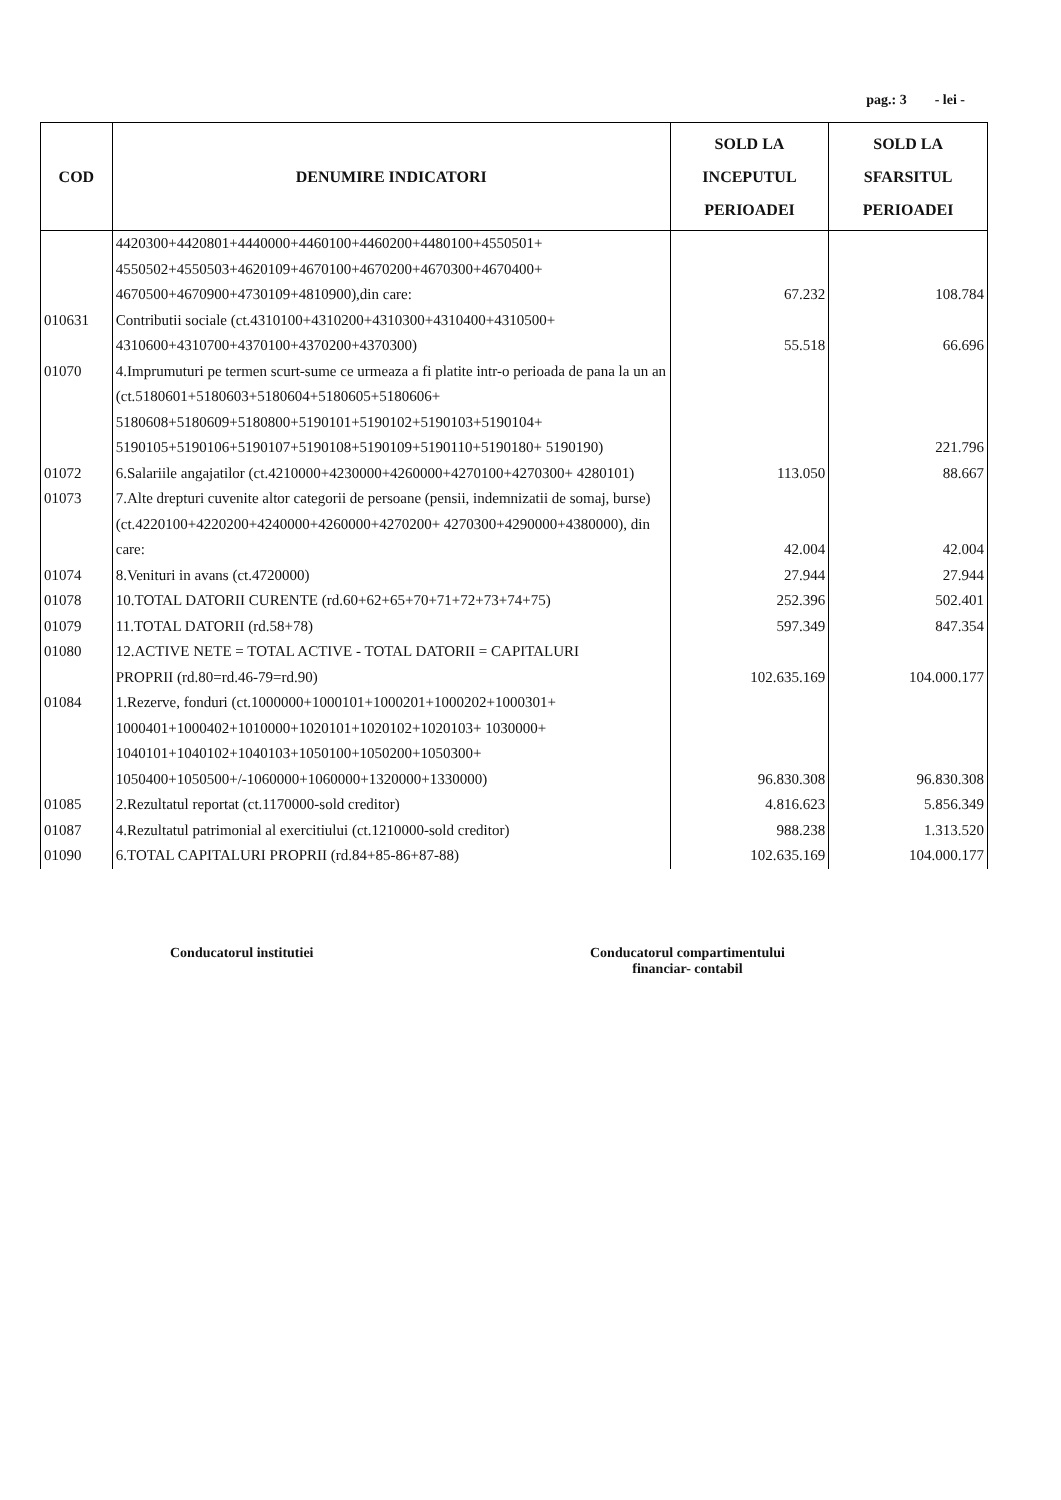pag.: 3 - lei -
| COD | DENUMIRE INDICATORI | SOLD LA INCEPUTUL PERIOADEI | SOLD LA SFARSITUL PERIOADEI |
| --- | --- | --- | --- |
| | 4420300+4420801+4440000+4460100+4460200+4480100+4550501+ 4550502+4550503+4620109+4670100+4670200+4670300+4670400+ 4670500+4670900+4730109+4810900),din care: | 67.232 | 108.784 |
| 010631 | Contributii sociale (ct.4310100+4310200+4310300+4310400+4310500+ 4310600+4310700+4370100+4370200+4370300) | 55.518 | 66.696 |
| 01070 | 4.Imprumuturi pe termen scurt-sume ce urmeaza a fi platite intr-o perioada de pana la un an (ct.5180601+5180603+5180604+5180605+5180606+ 5180608+5180609+5180800+5190101+5190102+5190103+5190104+ 5190105+5190106+5190107+5190108+5190109+5190110+5190180+ 5190190) | | 221.796 |
| 01072 | 6.Salariile angajatilor (ct.4210000+4230000+4260000+4270100+4270300+ 4280101) | 113.050 | 88.667 |
| 01073 | 7.Alte drepturi cuvenite altor categorii de persoane (pensii, indemnizatii de somaj, burse) (ct.4220100+4220200+4240000+4260000+4270200+ 4270300+4290000+4380000), din care: | 42.004 | 42.004 |
| 01074 | 8.Venituri in avans (ct.4720000) | 27.944 | 27.944 |
| 01078 | 10.TOTAL DATORII CURENTE (rd.60+62+65+70+71+72+73+74+75) | 252.396 | 502.401 |
| 01079 | 11.TOTAL DATORII (rd.58+78) | 597.349 | 847.354 |
| 01080 | 12.ACTIVE NETE = TOTAL ACTIVE - TOTAL DATORII = CAPITALURI PROPRII (rd.80=rd.46-79=rd.90) | 102.635.169 | 104.000.177 |
| 01084 | 1.Rezerve, fonduri (ct.1000000+1000101+1000201+1000202+1000301+ 1000401+1000402+1010000+1020101+1020102+1020103+ 1030000+ 1040101+1040102+1040103+1050100+1050200+1050300+ 1050400+1050500+/-1060000+1060000+1320000+1330000) | 96.830.308 | 96.830.308 |
| 01085 | 2.Rezultatul reportat (ct.1170000-sold creditor) | 4.816.623 | 5.856.349 |
| 01087 | 4.Rezultatul patrimonial al exercitiului (ct.1210000-sold creditor) | 988.238 | 1.313.520 |
| 01090 | 6.TOTAL CAPITALURI PROPRII (rd.84+85-86+87-88) | 102.635.169 | 104.000.177 |
Conducatorul institutiei
Conducatorul compartimentului
financiar- contabil